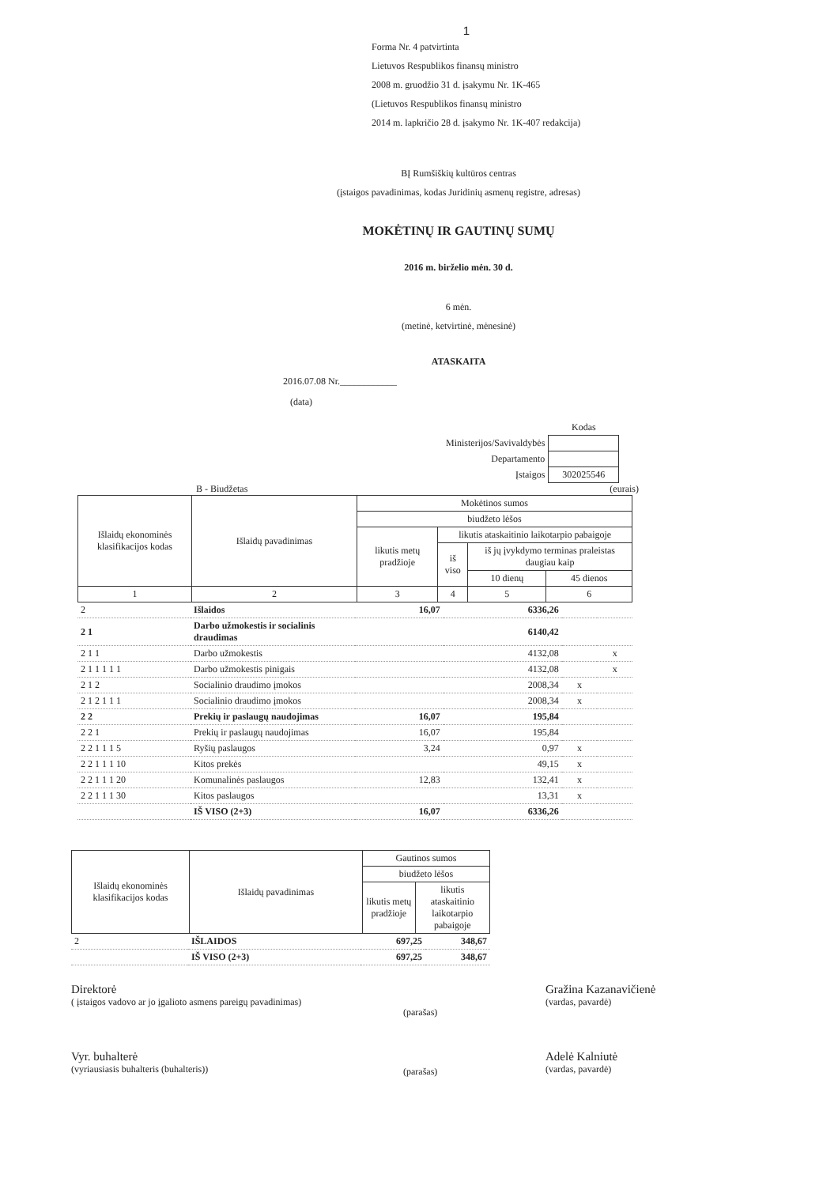1
Forma Nr. 4 patvirtinta
Lietuvos Respublikos finansų ministro
2008 m. gruodžio 31 d. įsakymu Nr. 1K-465
(Lietuvos Respublikos finansų ministro
2014 m. lapkričio 28 d. įsakymo Nr. 1K-407 redakcija)
BĮ Rumšiškių kultūros centras
(įstaigos pavadinimas, kodas Juridinių asmenų registre, adresas)
MOKĖTINŲ IR GAUTINŲ SUMŲ
2016 m. birželio mėn. 30 d.
6 mėn.
(metinė, ketvirtinė, mėnesinė)
ATASKAITA
2016.07.08 Nr.____________
(data)
| | Kodas |
| Ministerijos/Savivaldybės | |
| Departamento | |
| Įstaigos | 302025546 |
B - Biudžetas (eurais)
| Išlaidų ekonominės klasifikacijos kodas | Išlaidų pavadinimas | Mokėtinos sumos | | | |
| | | biudžeto lėšos | | | |
| | | likutis metų pradžioje | likutis ataskaitinio laikotarpio pabaigoje | | |
| | | | iš viso | iš jų įvykdymo terminas praleistas daugiau kaip | |
| | | | | 10 dienų | 45 dienos |
| 1 | 2 | 3 | 4 | 5 | 6 |
| 2 | Išlaidos | 16,07 | 6336,26 | | |
| 2 1 | Darbo užmokestis ir socialinis draudimas | | 6140,42 | | |
| 2 1 1 | Darbo užmokestis | | 4132,08 | | x |
| 2 1 1 1 1 1 | Darbo užmokestis pinigais | | 4132,08 | | x |
| 2 1 2 | Socialinio draudimo įmokos | | 2008,34 | x | |
| 2 1 2 1 1 1 | Socialinio draudimo įmokos | | 2008,34 | x | |
| 2 2 | Prekių ir paslaugų naudojimas | 16,07 | 195,84 | | |
| 2 2 1 | Prekių ir paslaugų naudojimas | 16,07 | 195,84 | | |
| 2 2 1 1 1 5 | Ryšių paslaugos | 3,24 | 0,97 | x | |
| 2 2 1 1 1 10 | Kitos prekės | | 49,15 | x | |
| 2 2 1 1 1 20 | Komunalinės paslaugos | 12,83 | 132,41 | x | |
| 2 2 1 1 1 30 | Kitos paslaugos | | 13,31 | x | |
| | IŠ VISO (2+3) | 16,07 | 6336,26 | | |
| Išlaidų ekonominės klasifikacijos kodas | Išlaidų pavadinimas | Gautinos sumos | |
| | | biudžeto lėšos | |
| | | likutis metų pradžioje | likutis ataskaitinio laikotarpio pabaigoje |
| 2 | IŠLAIDOS | 697,25 | 348,67 |
| | IŠ VISO (2+3) | 697,25 | 348,67 |
Direktorė
( įstaigos vadovo ar jo įgalioto asmens pareigų pavadinimas)
(parašas)
Gražina Kazanavičienė
(vardas, pavardė)
Vyr. buhalterė
(vyriausiasis buhalteris (buhalteris))
(parašas)
Adelė Kalniutė
(vardas, pavardė)